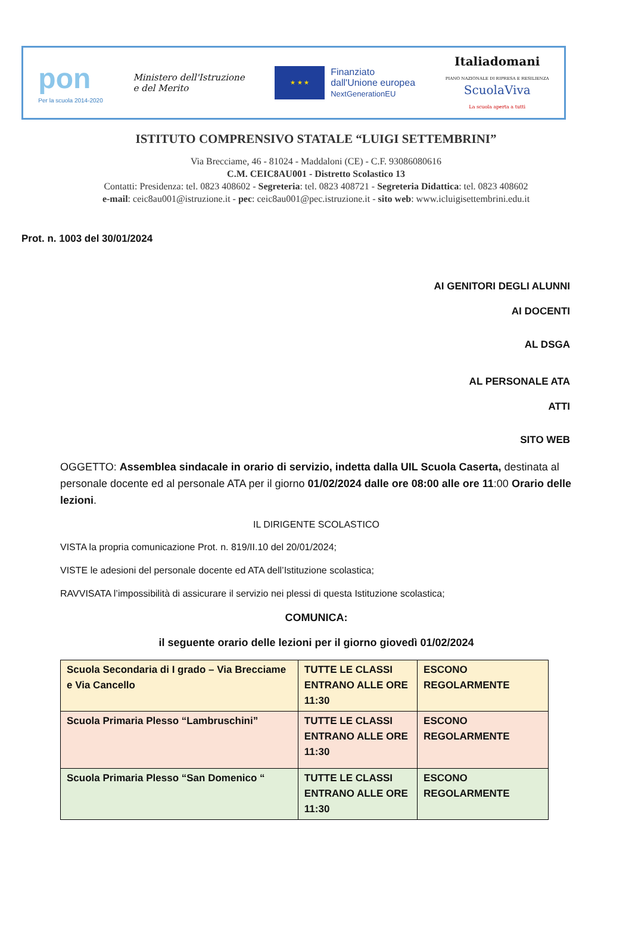pon
Per la scuola 2014-2020
Ministero dell'Istruzione
e del Merito
★ ★ ★
Finanziato
dall'Unione europea
NextGenerationEU
Italiadomani
PIANO NAZIONALE DI RIPRESA E RESILIENZA
ScuolaViva
La scuola aperta a tutti
ISTITUTO COMPRENSIVO STATALE “LUIGI SETTEMBRINI”
Via Brecciame, 46 - 81024 - Maddaloni (CE) - C.F. 93086080616
C.M. CEIC8AU001 - Distretto Scolastico 13
Contatti: Presidenza: tel. 0823 408602 - Segreteria: tel. 0823 408721 - Segreteria Didattica: tel. 0823 408602
e-mail: ceic8au001@istruzione.it - pec: ceic8au001@pec.istruzione.it - sito web: www.icluigisettembrini.edu.it
Prot. n. 1003 del 30/01/2024
AI GENITORI DEGLI ALUNNI
AI DOCENTI
AL DSGA
AL PERSONALE ATA
ATTI
SITO WEB
OGGETTO: Assemblea sindacale in orario di servizio, indetta dalla UIL Scuola Caserta, destinata al personale docente ed al personale ATA per il giorno 01/02/2024 dalle ore 08:00 alle ore 11:00 Orario delle lezioni.
IL DIRIGENTE SCOLASTICO
VISTA la propria comunicazione Prot. n. 819/II.10 del 20/01/2024;
VISTE le adesioni del personale docente ed ATA dell’Istituzione scolastica;
RAVVISATA l’impossibilità di assicurare il servizio nei plessi di questa Istituzione scolastica;
COMUNICA:
il seguente orario delle lezioni per il giorno giovedì 01/02/2024
| Scuola Secondaria di I grado – Via Brecciame e Via Cancello | TUTTE LE CLASSI ENTRANO ALLE ORE 11:30 | ESCONO REGOLARMENTE |
| Scuola Primaria Plesso “Lambruschini” | TUTTE LE CLASSI ENTRANO ALLE ORE 11:30 | ESCONO REGOLARMENTE |
| Scuola Primaria Plesso “San Domenico “ | TUTTE LE CLASSI ENTRANO ALLE ORE 11:30 | ESCONO REGOLARMENTE |